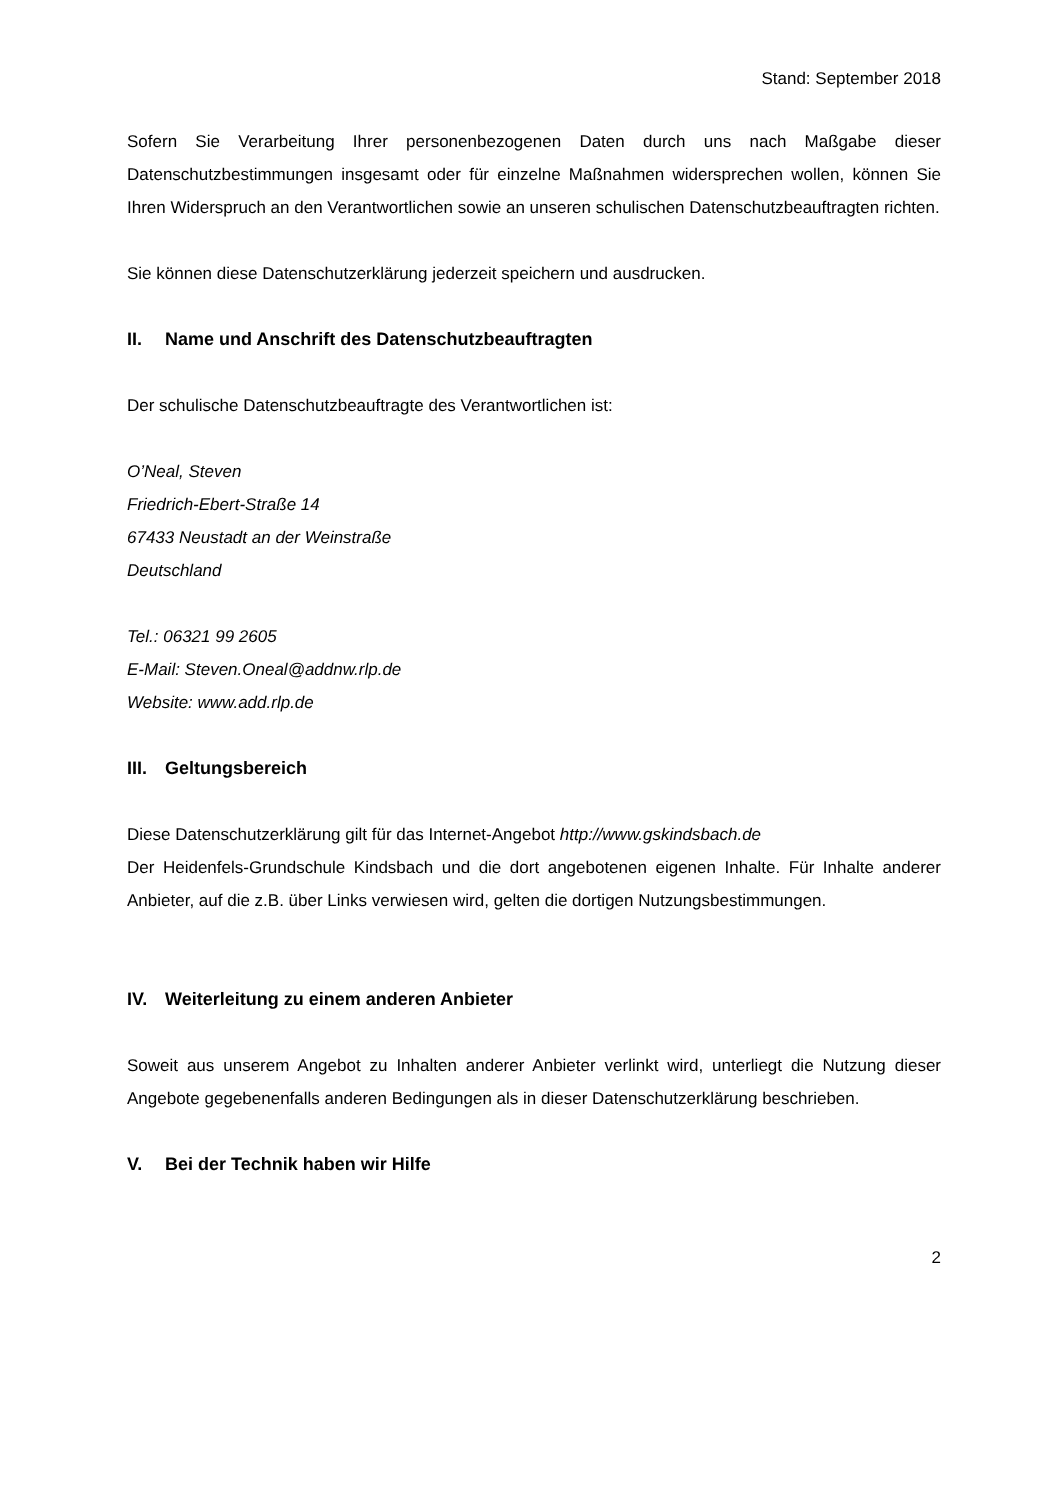Stand: September 2018
Sofern Sie Verarbeitung Ihrer personenbezogenen Daten durch uns nach Maßgabe dieser Datenschutzbestimmungen insgesamt oder für einzelne Maßnahmen widersprechen wollen, können Sie Ihren Widerspruch an den Verantwortlichen sowie an unseren schulischen Datenschutzbeauftragten richten.
Sie können diese Datenschutzerklärung jederzeit speichern und ausdrucken.
II. Name und Anschrift des Datenschutzbeauftragten
Der schulische Datenschutzbeauftragte des Verantwortlichen ist:
O’Neal, Steven
Friedrich-Ebert-Straße 14
67433 Neustadt an der Weinstraße
Deutschland
Tel.: 06321 99 2605
E-Mail: Steven.Oneal@addnw.rlp.de
Website: www.add.rlp.de
III. Geltungsbereich
Diese Datenschutzerklärung gilt für das Internet-Angebot http://www.gskindsbach.de
Der Heidenfels-Grundschule Kindsbach und die dort angebotenen eigenen Inhalte. Für Inhalte anderer Anbieter, auf die z.B. über Links verwiesen wird, gelten die dortigen Nutzungsbestimmungen.
IV. Weiterleitung zu einem anderen Anbieter
Soweit aus unserem Angebot zu Inhalten anderer Anbieter verlinkt wird, unterliegt die Nutzung dieser Angebote gegebenenfalls anderen Bedingungen als in dieser Datenschutzerklärung beschrieben.
V. Bei der Technik haben wir Hilfe
2